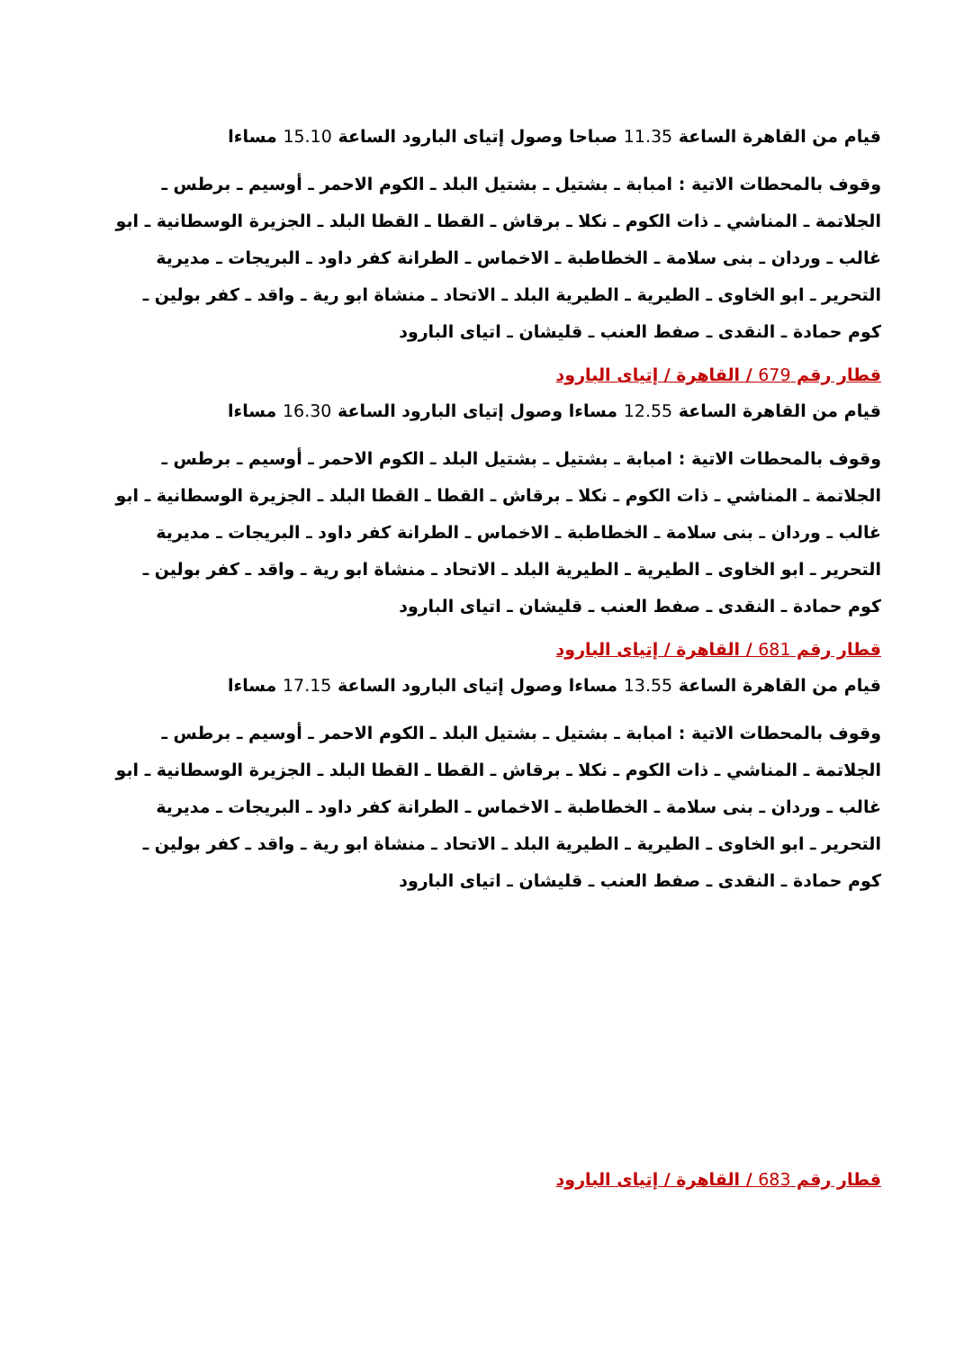قيام من القاهرة الساعة 11.35 صباحا وصول إتياى البارود الساعة 15.10 مساءا
وقوف بالمحطات الاتية : امبابة ـ بشتيل ـ بشتيل البلد ـ الكوم الاحمر ـ أوسيم ـ برطس ـ الجلاتمة ـ المناشي ـ ذات الكوم ـ نكلا ـ برقاش ـ القطا ـ القطا البلد ـ الجزيرة الوسطانية ـ ابو غالب ـ وردان ـ بنى سلامة ـ الخطاطبة ـ الاخماس ـ الطرانة كفر داود ـ البريجات ـ مديرية التحرير ـ ابو الخاوى ـ الطيرية ـ الطيرية البلد ـ الاتحاد ـ منشاة ابو رية ـ واقد ـ كفر بولين ـ كوم حمادة ـ النقدى ـ صفط العنب ـ قليشان ـ اتياى البارود
قطار رقم 679 / القاهرة / إتياى البارود
قيام من القاهرة الساعة 12.55 مساءا وصول إتياى البارود الساعة 16.30 مساءا
وقوف بالمحطات الاتية : امبابة ـ بشتيل ـ بشتيل البلد ـ الكوم الاحمر ـ أوسيم ـ برطس ـ الجلاتمة ـ المناشي ـ ذات الكوم ـ نكلا ـ برقاش ـ القطا ـ القطا البلد ـ الجزيرة الوسطانية ـ ابو غالب ـ وردان ـ بنى سلامة ـ الخطاطبة ـ الاخماس ـ الطرانة كفر داود ـ البريجات ـ مديرية التحرير ـ ابو الخاوى ـ الطيرية ـ الطيرية البلد ـ الاتحاد ـ منشاة ابو رية ـ واقد ـ كفر بولين ـ كوم حمادة ـ النقدى ـ صفط العنب ـ قليشان ـ اتياى البارود
قطار رقم 681 / القاهرة / إتياى البارود
قيام من القاهرة الساعة 13.55 مساءا وصول إتياى البارود الساعة 17.15 مساءا
وقوف بالمحطات الاتية : امبابة ـ بشتيل ـ بشتيل البلد ـ الكوم الاحمر ـ أوسيم ـ برطس ـ الجلاتمة ـ المناشي ـ ذات الكوم ـ نكلا ـ برقاش ـ القطا ـ القطا البلد ـ الجزيرة الوسطانية ـ ابو غالب ـ وردان ـ بنى سلامة ـ الخطاطبة ـ الاخماس ـ الطرانة كفر داود ـ البريجات ـ مديرية التحرير ـ ابو الخاوى ـ الطيرية ـ الطيرية البلد ـ الاتحاد ـ منشاة ابو رية ـ واقد ـ كفر بولين ـ كوم حمادة ـ النقدى ـ صفط العنب ـ قليشان ـ اتياى البارود
قطار رقم 683 / القاهرة / إتياى البارود